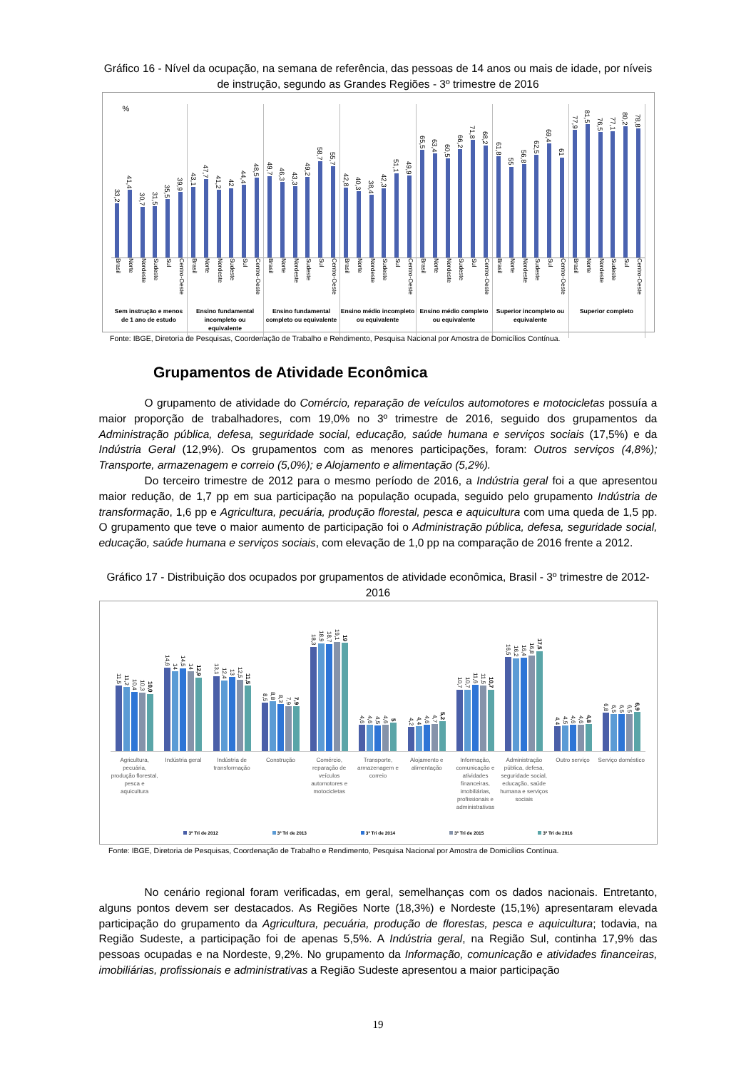Gráfico 16 - Nível da ocupação, na semana de referência, das pessoas de 14 anos ou mais de idade, por níveis de instrução, segundo as Grandes Regiões - 3º trimestre de 2016
%
33,2
41,4
30,7
31,5
35,5
39,9
Brasil Norte Nordeste Sudeste Sul Centro-Oeste
Sem instrução e menos de 1 ano de estudo
43,1
47,7
41,2
42
44,4
48,5
Brasil Norte Nordeste Sudeste Sul Centro-Oeste
Ensino fundamental incompleto ou equivalente
49,7
46,3
43,3
49,2
58,7
55,7
Brasil Norte Nordeste Sudeste Sul Centro-Oeste
Ensino fundamental completo ou equivalente
42,8
40,3
38,4
42,3
51,1
49,9
Brasil Norte Nordeste Sudeste Sul Centro-Oeste
Ensino médio incompleto ou equivalente
65,5
63,4
60,5
66,2
71,8
68,2
Brasil Norte Nordeste Sudeste Sul Centro-Oeste
Ensino médio completo ou equivalente
61,8
55
56,8
62,5
69,4
61
Brasil Norte Nordeste Sudeste Sul Centro-Oeste
Superior incompleto ou equivalente
77,9
81,5
76,5
77,1
80,2
78,8
Brasil Norte Nordeste Sudeste Sul Centro-Oeste
Superior completo
Fonte: IBGE, Diretoria de Pesquisas, Coordenação de Trabalho e Rendimento, Pesquisa Nacional por Amostra de Domicílios Contínua.
Grupamentos de Atividade Econômica
O grupamento de atividade do Comércio, reparação de veículos automotores e motocicletas possuía a maior proporção de trabalhadores, com 19,0% no 3º trimestre de 2016, seguido dos grupamentos da Administração pública, defesa, seguridade social, educação, saúde humana e serviços sociais (17,5%) e da Indústria Geral (12,9%). Os grupamentos com as menores participações, foram: Outros serviços (4,8%); Transporte, armazenagem e correio (5,0%); e Alojamento e alimentação (5,2%).
Do terceiro trimestre de 2012 para o mesmo período de 2016, a Indústria geral foi a que apresentou maior redução, de 1,7 pp em sua participação na população ocupada, seguido pelo grupamento Indústria de transformação, 1,6 pp e Agricultura, pecuária, produção florestal, pesca e aquicultura com uma queda de 1,5 pp. O grupamento que teve o maior aumento de participação foi o Administração pública, defesa, seguridade social, educação, saúde humana e serviços sociais, com elevação de 1,0 pp na comparação de 2016 frente a 2012.
Gráfico 17 - Distribuição dos ocupados por grupamentos de atividade econômica, Brasil - 3º trimestre de 2012-2016
11,5
11,2
10,4
10,3
10,0
Agricultura, pecuária, produção florestal, pesca e aquicultura
14,6
14
14,5
14
12,9
Indústria geral
13,1
12,4
13
12,5
11,5
Indústria de transformação
8,5
8,8
8,3
7,9
7,9
Construção
18,3
18,9
18,7
19,1
19
Comércio, reparação de veículos automotores e motocicletas
4,6
4,6
4,5
4,6
5
Transporte, armazenagem e correio
4,2
4,4
4,6
4,7
5,2
Alojamento e alimentação
10,7
10,7
11,6
11,5
10,7
Informação, comunicação e atividades financeiras, imobiliárias, profissionais e administrativas
16,5
16,2
16,4
16,8
17,5
Administração pública, defesa, seguridade social, educação, saúde humana e serviços sociais
4,4
4,5
4,6
4,6
4,8
Outro serviço
6,8
6,5
6,5
6,5
6,9
Serviço doméstico
3º Tri de 2012 3º Tri de 2013 3º Tri de 2014 3º Tri de 2015 3º Tri de 2016
Fonte: IBGE, Diretoria de Pesquisas, Coordenação de Trabalho e Rendimento, Pesquisa Nacional por Amostra de Domicílios Contínua.
No cenário regional foram verificadas, em geral, semelhanças com os dados nacionais. Entretanto, alguns pontos devem ser destacados. As Regiões Norte (18,3%) e Nordeste (15,1%) apresentaram elevada participação do grupamento da Agricultura, pecuária, produção de florestas, pesca e aquicultura; todavia, na Região Sudeste, a participação foi de apenas 5,5%. A Indústria geral, na Região Sul, continha 17,9% das pessoas ocupadas e na Nordeste, 9,2%. No grupamento da Informação, comunicação e atividades financeiras, imobiliárias, profissionais e administrativas a Região Sudeste apresentou a maior participação
19